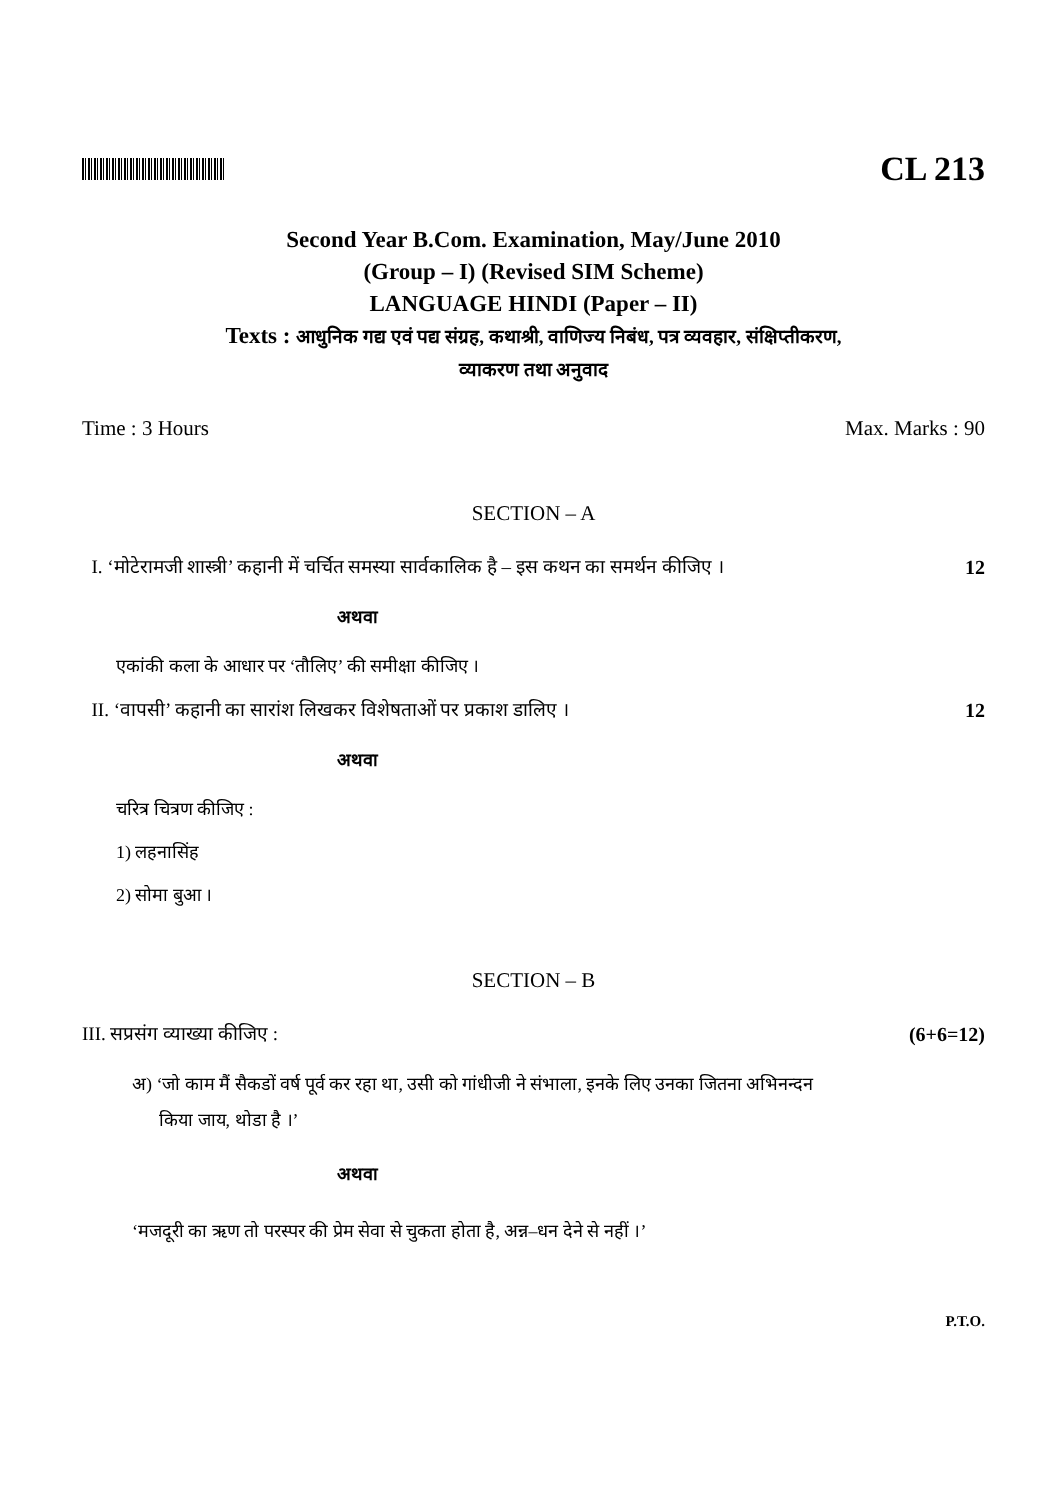CL 213
Second Year B.Com. Examination, May/June 2010
(Group – I) (Revised SIM Scheme)
LANGUAGE HINDI (Paper – II)
Texts : आधुनिक गद्य एवं पद्य संग्रह, कथाश्री, वाणिज्य निबंध, पत्र व्यवहार, संक्षिप्तीकरण,
व्याकरण तथा अनुवाद
Time : 3 Hours Max. Marks : 90
SECTION – A
I. ‘मोटेरामजी शास्त्री’ कहानी में चर्चित समस्या सार्वकालिक है – इस कथन का समर्थन कीजिए । 12
अथवा
एकांकी कला के आधार पर ‘तौलिए’ की समीक्षा कीजिए ।
II. ‘वापसी’ कहानी का सारांश लिखकर विशेषताओं पर प्रकाश डालिए । 12
अथवा
चरित्र चित्रण कीजिए :
1) लहनासिंह
2) सोमा बुआ ।
SECTION – B
III. सप्रसंग व्याख्या कीजिए : (6+6=12)
अ) ‘जो काम मैं सैकडों वर्ष पूर्व कर रहा था, उसी को गांधीजी ने संभाला, इनके लिए उनका जितना अभिनन्दन
किया जाय, थोडा है ।’
अथवा
‘मजदूरी का ऋण तो परस्पर की प्रेम सेवा से चुकता होता है, अन्न–धन देने से नहीं ।’
P.T.O.